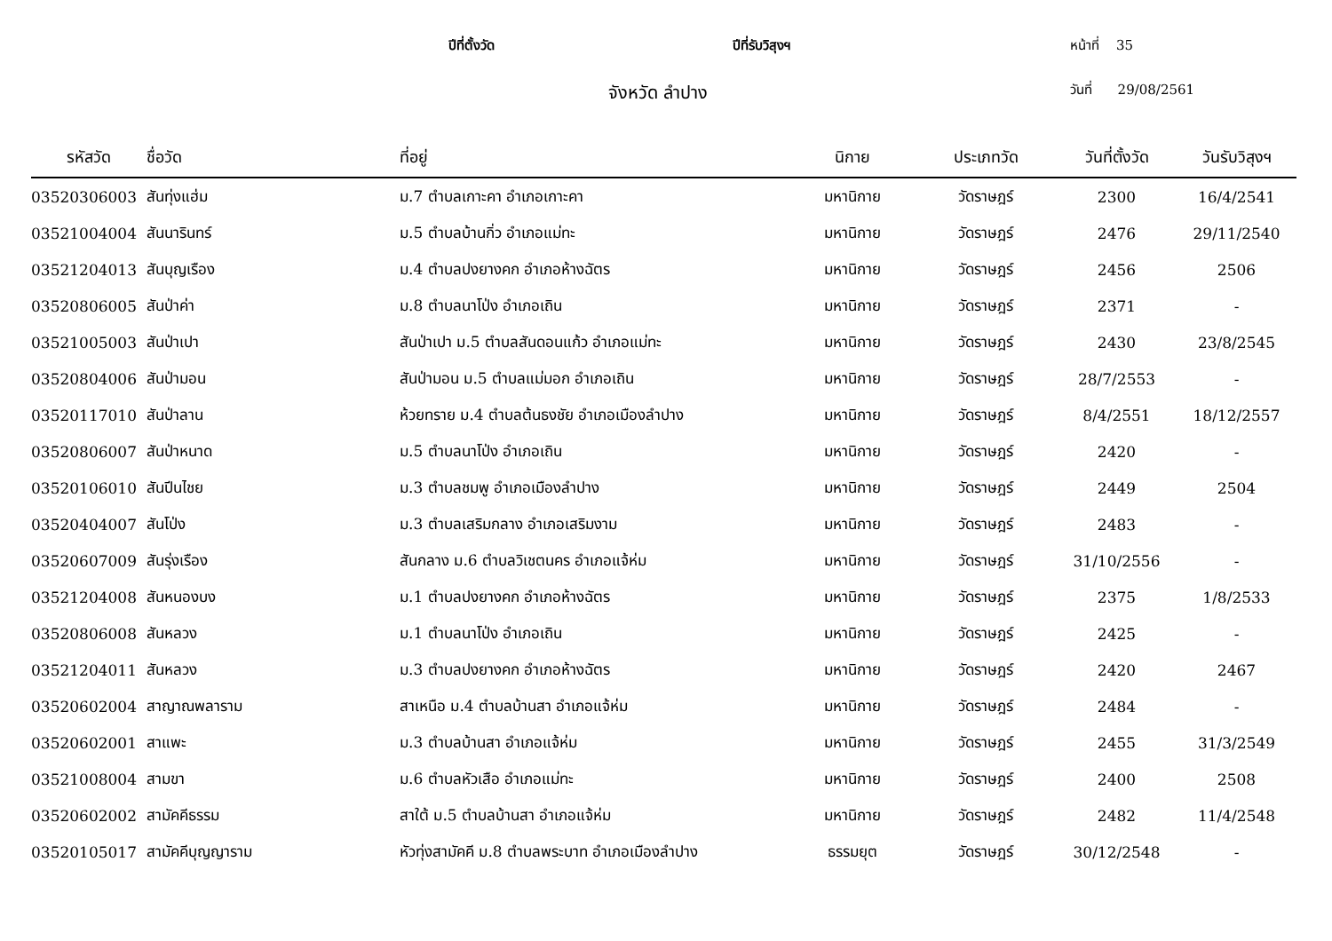ปีที่ตั้งวัด ปีที่รับวิสุงฯ หน้าที่ 35
จังหวัด ลำปาง
วันที่ 29/08/2561
| รหัสวัด | ชื่อวัด | ที่อยู่ | นิกาย | ประเภทวัด | วันที่ตั้งวัด | วันรับวิสุงฯ |
| --- | --- | --- | --- | --- | --- | --- |
| 03520306003 | สันทุ่งแฮ่ม | ม.7 ตำบลเกาะคา อำเภอเกาะคา | มหานิกาย | วัดราษฎร์ | 2300 | 16/4/2541 |
| 03521004004 | สันนารินทร์ | ม.5 ตำบลบ้านกิ่ว อำเภอแม่ทะ | มหานิกาย | วัดราษฎร์ | 2476 | 29/11/2540 |
| 03521204013 | สันบุญเรือง | ม.4 ตำบลปงยางคก อำเภอห้างฉัตร | มหานิกาย | วัดราษฎร์ | 2456 | 2506 |
| 03520806005 | สันป่าค่า | ม.8 ตำบลนาโป่ง อำเภอเถิน | มหานิกาย | วัดราษฎร์ | 2371 | - |
| 03521005003 | สันป่าเปา | สันป่าเปา ม.5 ตำบลสันดอนแก้ว อำเภอแม่ทะ | มหานิกาย | วัดราษฎร์ | 2430 | 23/8/2545 |
| 03520804006 | สันป่ามอน | สันป่ามอน ม.5 ตำบลแม่มอก อำเภอเถิน | มหานิกาย | วัดราษฎร์ | 28/7/2553 | - |
| 03520117010 | สันป่าลาน | ห้วยทราย ม.4 ตำบลต้นธงชัย อำเภอเมืองลำปาง | มหานิกาย | วัดราษฎร์ | 8/4/2551 | 18/12/2557 |
| 03520806007 | สันป่าหนาด | ม.5 ตำบลนาโป่ง อำเภอเถิน | มหานิกาย | วัดราษฎร์ | 2420 | - |
| 03520106010 | สันปีนไชย | ม.3 ตำบลชมพู อำเภอเมืองลำปาง | มหานิกาย | วัดราษฎร์ | 2449 | 2504 |
| 03520404007 | สันโป่ง | ม.3 ตำบลเสริมกลาง อำเภอเสริมงาม | มหานิกาย | วัดราษฎร์ | 2483 | - |
| 03520607009 | สันรุ่งเรือง | สันกลาง ม.6 ตำบลวิเชตนคร อำเภอแจ้ห่ม | มหานิกาย | วัดราษฎร์ | 31/10/2556 | - |
| 03521204008 | สันหนองบง | ม.1 ตำบลปงยางคก อำเภอห้างฉัตร | มหานิกาย | วัดราษฎร์ | 2375 | 1/8/2533 |
| 03520806008 | สันหลวง | ม.1 ตำบลนาโป่ง อำเภอเถิน | มหานิกาย | วัดราษฎร์ | 2425 | - |
| 03521204011 | สันหลวง | ม.3 ตำบลปงยางคก อำเภอห้างฉัตร | มหานิกาย | วัดราษฎร์ | 2420 | 2467 |
| 03520602004 | สาญาณพลาราม | สาเหนือ ม.4 ตำบลบ้านสา อำเภอแจ้ห่ม | มหานิกาย | วัดราษฎร์ | 2484 | - |
| 03520602001 | สาแพะ | ม.3 ตำบลบ้านสา อำเภอแจ้ห่ม | มหานิกาย | วัดราษฎร์ | 2455 | 31/3/2549 |
| 03521008004 | สามขา | ม.6 ตำบลหัวเสือ อำเภอแม่ทะ | มหานิกาย | วัดราษฎร์ | 2400 | 2508 |
| 03520602002 | สามัคคีธรรม | สาใต้ ม.5 ตำบลบ้านสา อำเภอแจ้ห่ม | มหานิกาย | วัดราษฎร์ | 2482 | 11/4/2548 |
| 03520105017 | สามัคคีบุญญาราม | หัวทุ่งสามัคคี ม.8 ตำบลพระบาท อำเภอเมืองลำปาง | ธรรมยุต | วัดราษฎร์ | 30/12/2548 | - |